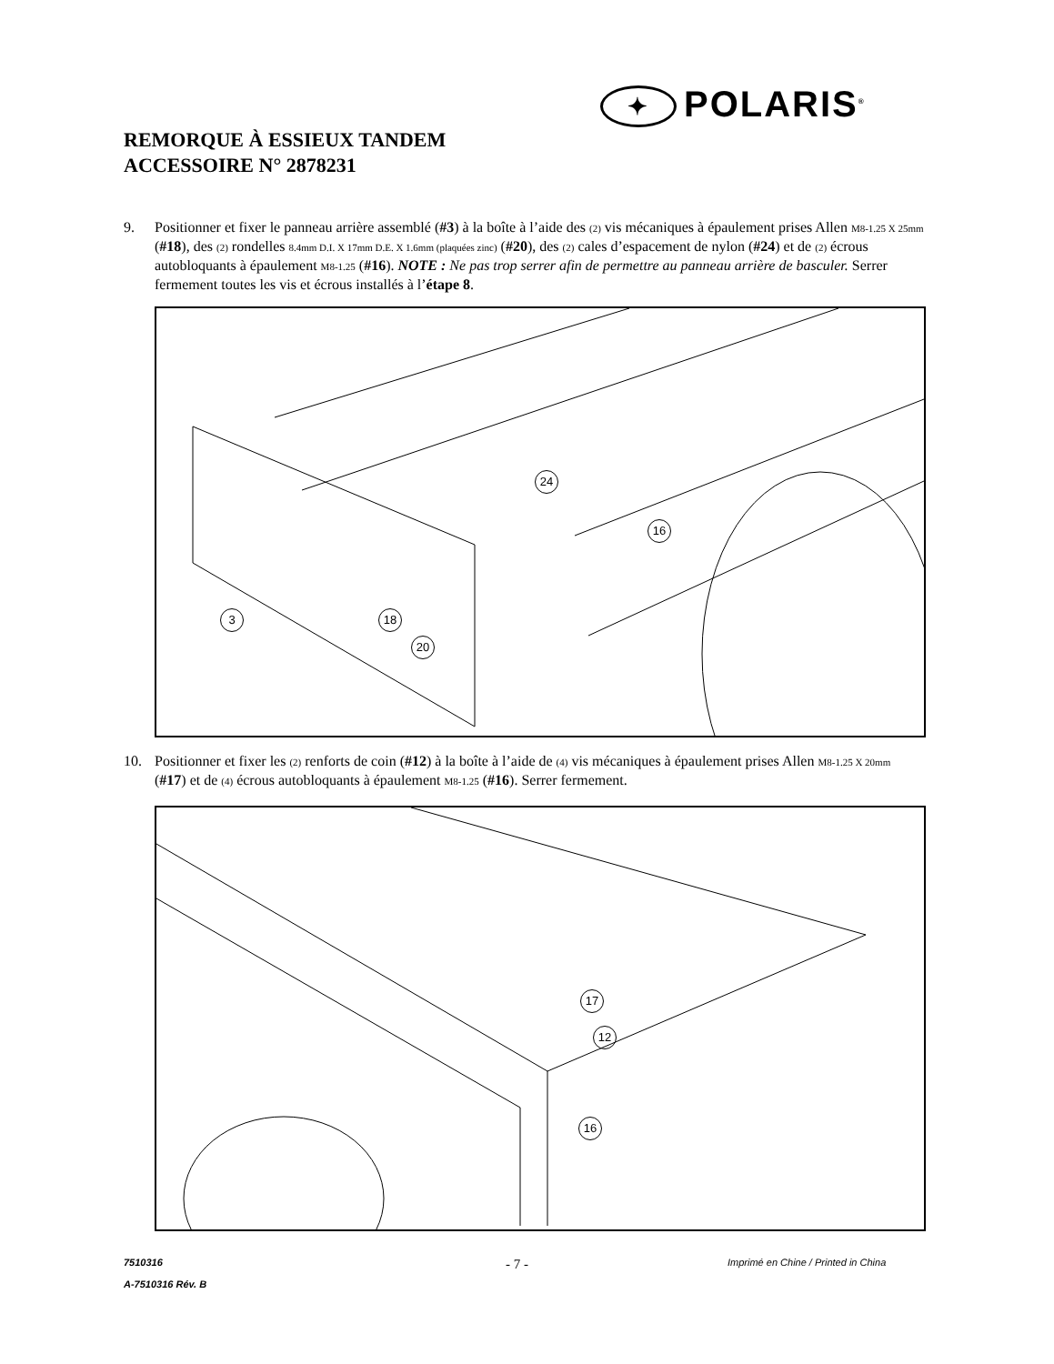✦ POLARIS<sup>®</sup>
REMORQUE À ESSIEUX TANDEM
ACCESSOIRE N° 2878231
9. Positionner et fixer le panneau arrière assemblé (#3) à la boîte à l’aide des (2) vis mécaniques à épaulement prises Allen M8-1.25 X 25mm (#18), des (2) rondelles 8.4mm D.I. X 17mm D.E. X 1.6mm (plaquées zinc) (#20), des (2) cales d’espacement de nylon (#24) et de (2) écrous autobloquants à épaulement M8-1.25 (#16). NOTE : Ne pas trop serrer afin de permettre au panneau arrière de basculer. Serrer fermement toutes les vis et écrous installés à l’étape 8.
24
16
3 18
20
10. Positionner et fixer les (2) renforts de coin (#12) à la boîte à l’aide de (4) vis mécaniques à épaulement prises Allen M8-1.25 X 20mm (#17) et de (4) écrous autobloquants à épaulement M8-1.25 (#16). Serrer fermement.
17
12
16
7510316
A-7510316 Rév. B
- 7 -
Imprimé en Chine / Printed in China